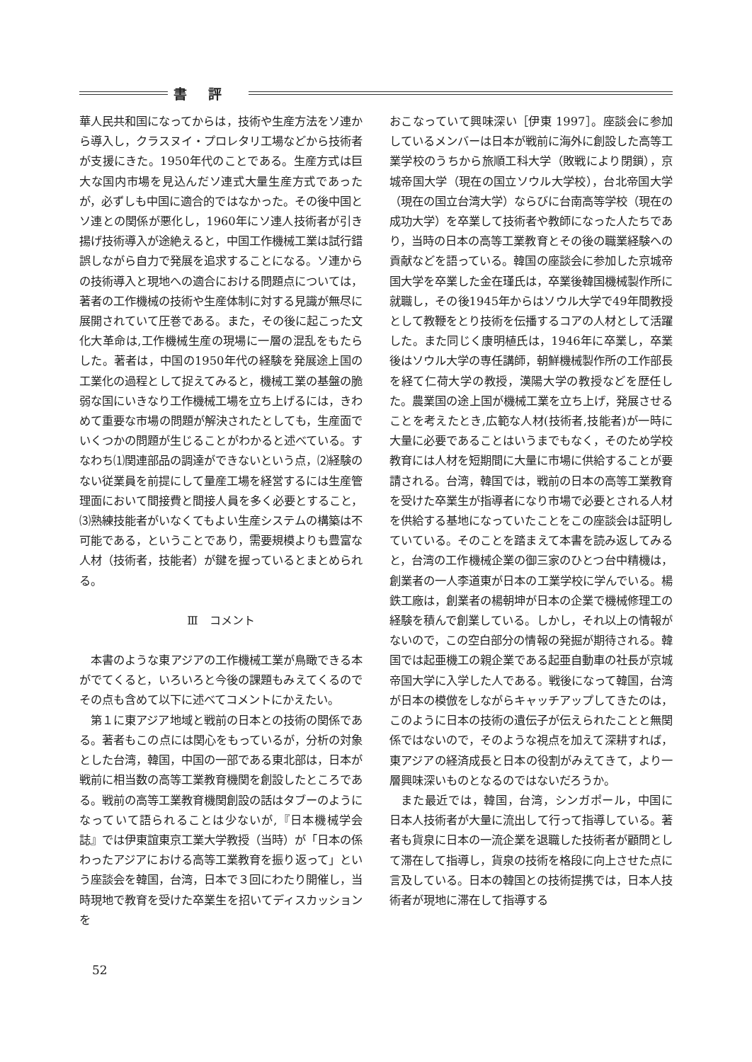書評
華人民共和国になってからは，技術や生産方法をソ連から導入し，クラスヌイ・プロレタリ工場などから技術者が支援にきた。1950年代のことである。生産方式は巨大な国内市場を見込んだソ連式大量生産方式であったが，必ずしも中国に適合的ではなかった。その後中国とソ連との関係が悪化し，1960年にソ連人技術者が引き揚げ技術導入が途絶えると，中国工作機械工業は試行錯誤しながら自力で発展を追求することになる。ソ連からの技術導入と現地への適合における問題点については，著者の工作機械の技術や生産体制に対する見識が無尽に展開されていて圧巻である。また，その後に起こった文化大革命は,工作機械生産の現場に一層の混乱をもたらした。著者は，中国の1950年代の経験を発展途上国の工業化の過程として捉えてみると，機械工業の基盤の脆弱な国にいきなり工作機械工場を立ち上げるには，きわめて重要な市場の問題が解決されたとしても，生産面でいくつかの問題が生じることがわかると述べている。すなわち⑴関連部品の調達ができないという点，⑵経験のない従業員を前提にして量産工場を経営するには生産管理面において間接費と間接人員を多く必要とすること，⑶熟練技能者がいなくてもよい生産システムの構築は不可能である，ということであり，需要規模よりも豊富な人材（技術者，技能者）が鍵を握っているとまとめられる。
Ⅲ　コメント
本書のような東アジアの工作機械工業が鳥瞰できる本がでてくると，いろいろと今後の課題もみえてくるのでその点も含めて以下に述べてコメントにかえたい。
第１に東アジア地域と戦前の日本との技術の関係である。著者もこの点には関心をもっているが，分析の対象とした台湾，韓国，中国の一部である東北部は，日本が戦前に相当数の高等工業教育機関を創設したところである。戦前の高等工業教育機関創設の話はタブーのようになっていて語られることは少ないが,『日本機械学会誌』では伊東誼東京工業大学教授（当時）が「日本の係わったアジアにおける高等工業教育を振り返って」という座談会を韓国，台湾，日本で３回にわたり開催し，当時現地で教育を受けた卒業生を招いてディスカッションを
おこなっていて興味深い［伊東 1997］。座談会に参加しているメンバーは日本が戦前に海外に創設した高等工業学校のうちから旅順工科大学（敗戦により閉鎖），京城帝国大学（現在の国立ソウル大学校），台北帝国大学（現在の国立台湾大学）ならびに台南高等学校（現在の成功大学）を卒業して技術者や教師になった人たちであり，当時の日本の高等工業教育とその後の職業経験への貢献などを語っている。韓国の座談会に参加した京城帝国大学を卒業した金在瑾氏は，卒業後韓国機械製作所に就職し，その後1945年からはソウル大学で49年間教授として教鞭をとり技術を伝播するコアの人材として活躍した。また同じく康明植氏は，1946年に卒業し，卒業後はソウル大学の専任講師，朝鮮機械製作所の工作部長を経て仁荷大学の教授，漢陽大学の教授などを歴任した。農業国の途上国が機械工業を立ち上げ，発展させることを考えたとき,広範な人材(技術者,技能者)が一時に大量に必要であることはいうまでもなく，そのため学校教育には人材を短期間に大量に市場に供給することが要請される。台湾，韓国では，戦前の日本の高等工業教育を受けた卒業生が指導者になり市場で必要とされる人材を供給する基地になっていたことをこの座談会は証明していている。そのことを踏まえて本書を読み返してみると，台湾の工作機械企業の御三家のひとつ台中精機は，創業者の一人李道東が日本の工業学校に学んでいる。楊鉄工廠は，創業者の楊朝坤が日本の企業で機械修理工の経験を積んで創業している。しかし，それ以上の情報がないので，この空白部分の情報の発掘が期待される。韓国では起亜機工の親企業である起亜自動車の社長が京城帝国大学に入学した人である。戦後になって韓国，台湾が日本の模倣をしながらキャッチアップしてきたのは，このように日本の技術の遺伝子が伝えられたことと無関係ではないので，そのような視点を加えて深耕すれば，東アジアの経済成長と日本の役割がみえてきて，より一層興味深いものとなるのではないだろうか。
また最近では，韓国，台湾，シンガポール，中国に日本人技術者が大量に流出して行って指導している。著者も貨泉に日本の一流企業を退職した技術者が顧問として滞在して指導し，貨泉の技術を格段に向上させた点に言及している。日本の韓国との技術提携では，日本人技術者が現地に滞在して指導する
52